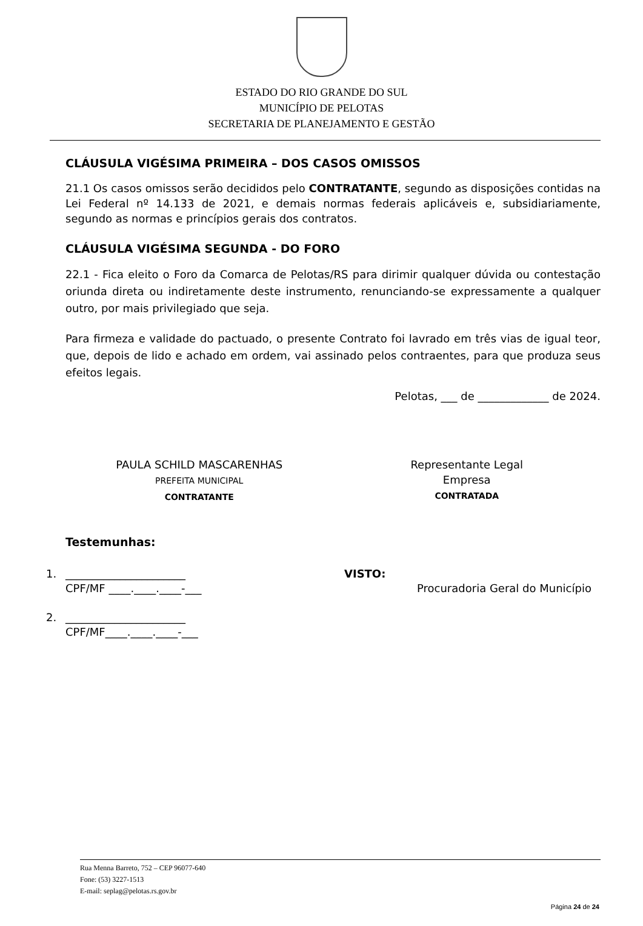ESTADO DO RIO GRANDE DO SUL
MUNICÍPIO DE PELOTAS
SECRETARIA DE PLANEJAMENTO E GESTÃO
CLÁUSULA VIGÉSIMA PRIMEIRA – DOS CASOS OMISSOS
21.1 Os casos omissos serão decididos pelo CONTRATANTE, segundo as disposições contidas na Lei Federal nº 14.133 de 2021, e demais normas federais aplicáveis e, subsidiariamente, segundo as normas e princípios gerais dos contratos.
CLÁUSULA VIGÉSIMA SEGUNDA - DO FORO
22.1 - Fica eleito o Foro da Comarca de Pelotas/RS para dirimir qualquer dúvida ou contestação oriunda direta ou indiretamente deste instrumento, renunciando-se expressamente a qualquer outro, por mais privilegiado que seja.
Para firmeza e validade do pactuado, o presente Contrato foi lavrado em três vias de igual teor, que, depois de lido e achado em ordem, vai assinado pelos contraentes, para que produza seus efeitos legais.
Pelotas, ___ de _____________ de 2024.
PAULA SCHILD MASCARENHAS
PREFEITA MUNICIPAL
CONTRATANTE
Representante Legal
Empresa
CONTRATADA
Testemunhas:
1. ______________________
CPF/MF ____.____.____-___ VISTO:
Procuradoria Geral do Município
2. ______________________
CPF/MF____.____.____-___
Rua Menna Barreto, 752 – CEP 96077-640
Fone: (53) 3227-1513
E-mail: seplag@pelotas.rs.gov.br
Página 24 de 24